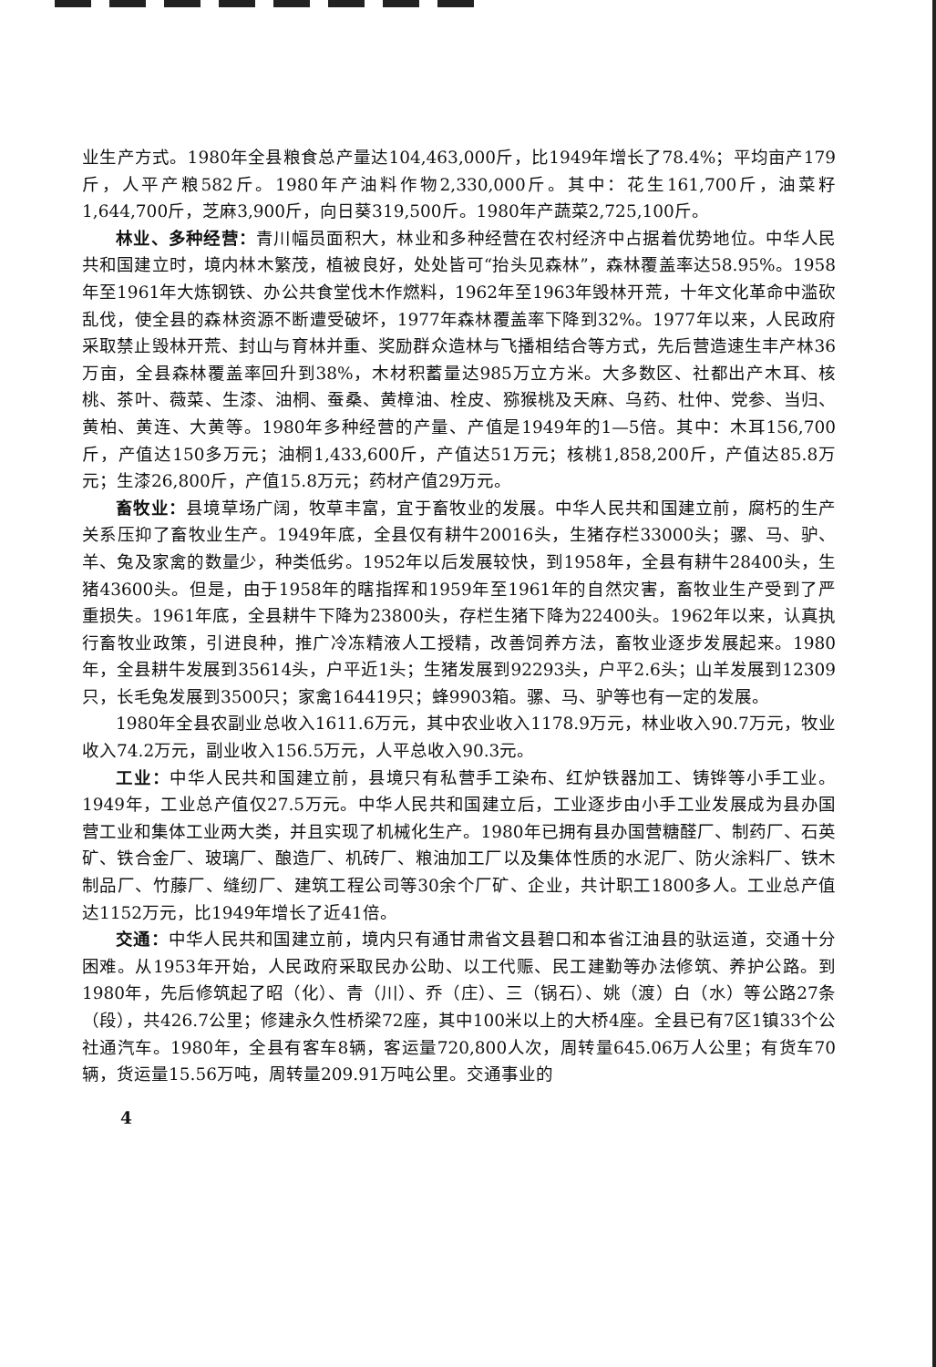业生产方式。1980年全县粮食总产量达104,463,000斤，比1949年增长了78.4%；平均亩产179斤，人平产粮582斤。1980年产油料作物2,330,000斤。其中：花生161,700斤，油菜籽1,644,700斤，芝麻3,900斤，向日葵319,500斤。1980年产蔬菜2,725,100斤。
林业、多种经营：青川幅员面积大，林业和多种经营在农村经济中占据着优势地位。中华人民共和国建立时，境内林木繁茂，植被良好，处处皆可“抬头见森林”，森林覆盖率达58.95%。1958年至1961年大炼钢铁、办公共食堂伐木作燃料，1962年至1963年毁林开荒，十年文化革命中滥砍乱伐，使全县的森林资源不断遭受破坏，1977年森林覆盖率下降到32%。1977年以来，人民政府采取禁止毁林开荒、封山与育林并重、奖励群众造林与飞播相结合等方式，先后营造速生丰产林36万亩，全县森林覆盖率回升到38%，木材积蓄量达985万立方米。大多数区、社都出产木耳、核桃、茶叶、薇菜、生漆、油桐、蚕桑、黄樟油、栓皮、猕猴桃及天麻、乌药、杜仲、党参、当归、黄柏、黄连、大黄等。1980年多种经营的产量、产值是1949年的1—5倍。其中：木耳156,700斤，产值达150多万元；油桐1,433,600斤，产值达51万元；核桃1,858,200斤，产值达85.8万元；生漆26,800斤，产值15.8万元；药材产值29万元。
畜牧业：县境草场广阔，牧草丰富，宜于畜牧业的发展。中华人民共和国建立前，腐朽的生产关系压抑了畜牧业生产。1949年底，全县仅有耕牛20016头，生猪存栏33000头；骡、马、驴、羊、兔及家禽的数量少，种类低劣。1952年以后发展较快，到1958年，全县有耕牛28400头，生猪43600头。但是，由于1958年的瞎指挥和1959年至1961年的自然灾害，畜牧业生产受到了严重损失。1961年底，全县耕牛下降为23800头，存栏生猪下降为22400头。1962年以来，认真执行畜牧业政策，引进良种，推广冷冻精液人工授精，改善饲养方法，畜牧业逐步发展起来。1980年，全县耕牛发展到35614头，户平近1头；生猪发展到92293头，户平2.6头；山羊发展到12309只，长毛兔发展到3500只；家禽164419只；蜂9903箱。骡、马、驴等也有一定的发展。
1980年全县农副业总收入1611.6万元，其中农业收入1178.9万元，林业收入90.7万元，牧业收入74.2万元，副业收入156.5万元，人平总收入90.3元。
工业：中华人民共和国建立前，县境只有私营手工染布、红炉铁器加工、铸铧等小手工业。1949年，工业总产值仅27.5万元。中华人民共和国建立后，工业逐步由小手工业发展成为县办国营工业和集体工业两大类，并且实现了机械化生产。1980年已拥有县办国营糖醛厂、制药厂、石英矿、铁合金厂、玻璃厂、酿造厂、机砖厂、粮油加工厂以及集体性质的水泥厂、防火涂料厂、铁木制品厂、竹藤厂、缝纫厂、建筑工程公司等30余个厂矿、企业，共计职工1800多人。工业总产值达1152万元，比1949年增长了近41倍。
交通：中华人民共和国建立前，境内只有通甘肃省文县碧口和本省江油县的驮运道，交通十分困难。从1953年开始，人民政府采取民办公助、以工代赈、民工建勤等办法修筑、养护公路。到1980年，先后修筑起了昭（化）、青（川）、乔（庄）、三（锅石）、姚（渡）白（水）等公路27条（段），共426.7公里；修建永久性桥梁72座，其中100米以上的大桥4座。全县已有7区1镇33个公社通汽车。1980年，全县有客车8辆，客运量720,800人次，周转量645.06万人公里；有货车70辆，货运量15.56万吨，周转量209.91万吨公里。交通事业的
4